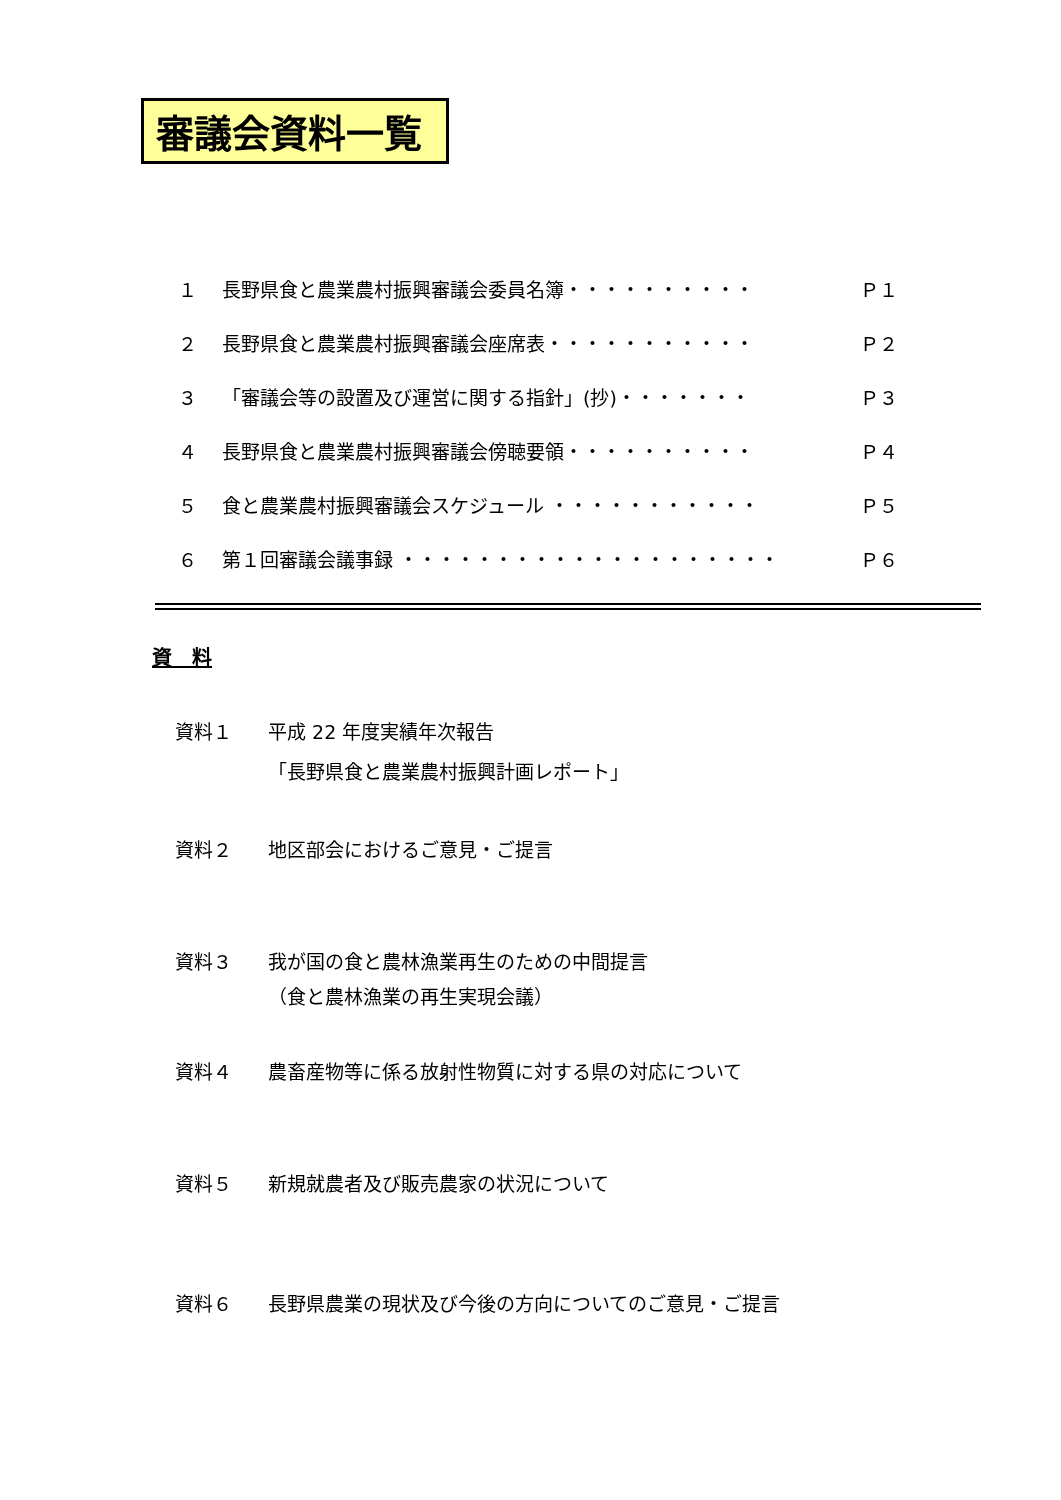審議会資料一覧
１ 長野県食と農業農村振興審議会委員名簿・・・・・・・・・・ Ｐ１
２ 長野県食と農業農村振興審議会座席表・・・・・・・・・・・ Ｐ２
３ 「審議会等の設置及び運営に関する指針」(抄)・・・・・・・ Ｐ３
４ 長野県食と農業農村振興審議会傍聴要領・・・・・・・・・・ Ｐ４
５ 食と農業農村振興審議会スケジュール ・・・・・・・・・・・ Ｐ５
６ 第１回審議会議事録 ・・・・・・・・・・・・・・・・・・・・ Ｐ６
資　料
資料１ 平成 22 年度実績年次報告
「長野県食と農業農村振興計画レポート」
資料２ 地区部会におけるご意見・ご提言
資料３ 我が国の食と農林漁業再生のための中間提言
（食と農林漁業の再生実現会議）
資料４ 農畜産物等に係る放射性物質に対する県の対応について
資料５ 新規就農者及び販売農家の状況について
資料６ 長野県農業の現状及び今後の方向についてのご意見・ご提言